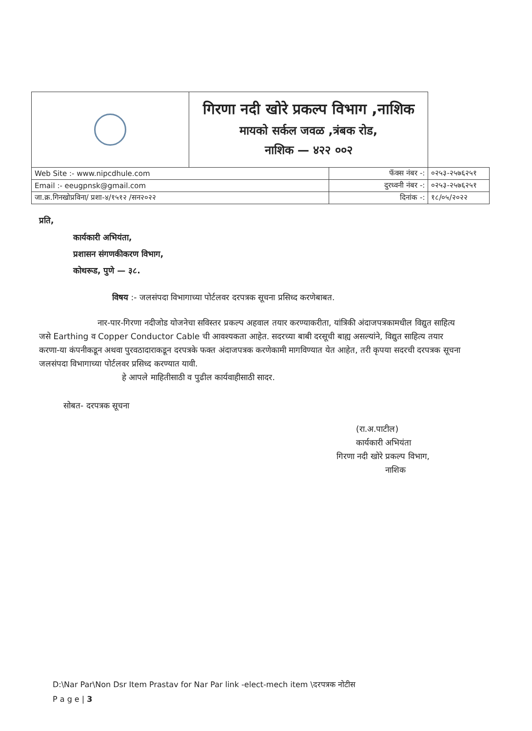| | गिरणा नदी खोरे प्रकल्प विभाग ,नाशिक मायको सर्कल जवळ ,त्रंबक रोड, नाशिक — ४२२ ००२ | | |
| Web Site :- www.nipcdhule.com | | फॅक्स नंबर -: | ०२५३-२५७६२५१ |
| Email :- eeugpnsk@gmail.com | | दुरध्वनी नंबर -: | ०२५३-२५७६२५१ |
| जा.क्र.गिनखोप्रविना/ प्रशा-४/१५१२ /सन२०२२ | | दिनांक -: | १८/०५/२०२२ |
प्रति,
कार्यकारी अभियंता,
प्रशासन संगणकीकरण विभाग,
कोथरूड, पुणे — ३८.
विषय :- जलसंपदा विभागाच्या पोर्टलवर दरपत्रक सूचना प्रसिध्द करणेबाबत.
नार-पार-गिरणा नदीजोड योजनेचा सविस्तर प्रकल्प अहवाल तयार करण्याकरीता, यांत्रिकी अंदाजपत्रकामधील विद्युत साहित्य जसे Earthing व Copper Conductor Cable ची आवश्यकता आहेत. सदरच्या बाबी दरसूची बाह्य असल्यांने, विद्युत साहित्य तयार करणा-या कंपनीकडून अथवा पुरवठादाराकडून दरपत्रके फक्त अंदाजपत्रक करणेकामी मागविण्यात येत आहेत, तरी कृपया सदरची दरपत्रक सूचना जलसंपदा विभागाच्या पोर्टलवर प्रसिध्द करण्यात यावी.
हे आपले माहितीसाठी व पुढील कार्यवाहीसाठी सादर.
सोबत- दरपत्रक सूचना
(रा.अ.पाटील)
कार्यकारी अभियंता
गिरणा नदी खोरे प्रकल्प विभाग,
नाशिक
D:\Nar Par\Non Dsr Item Prastav for Nar Par link -elect-mech item \दरपत्रक नोटीस
P a g e | 3